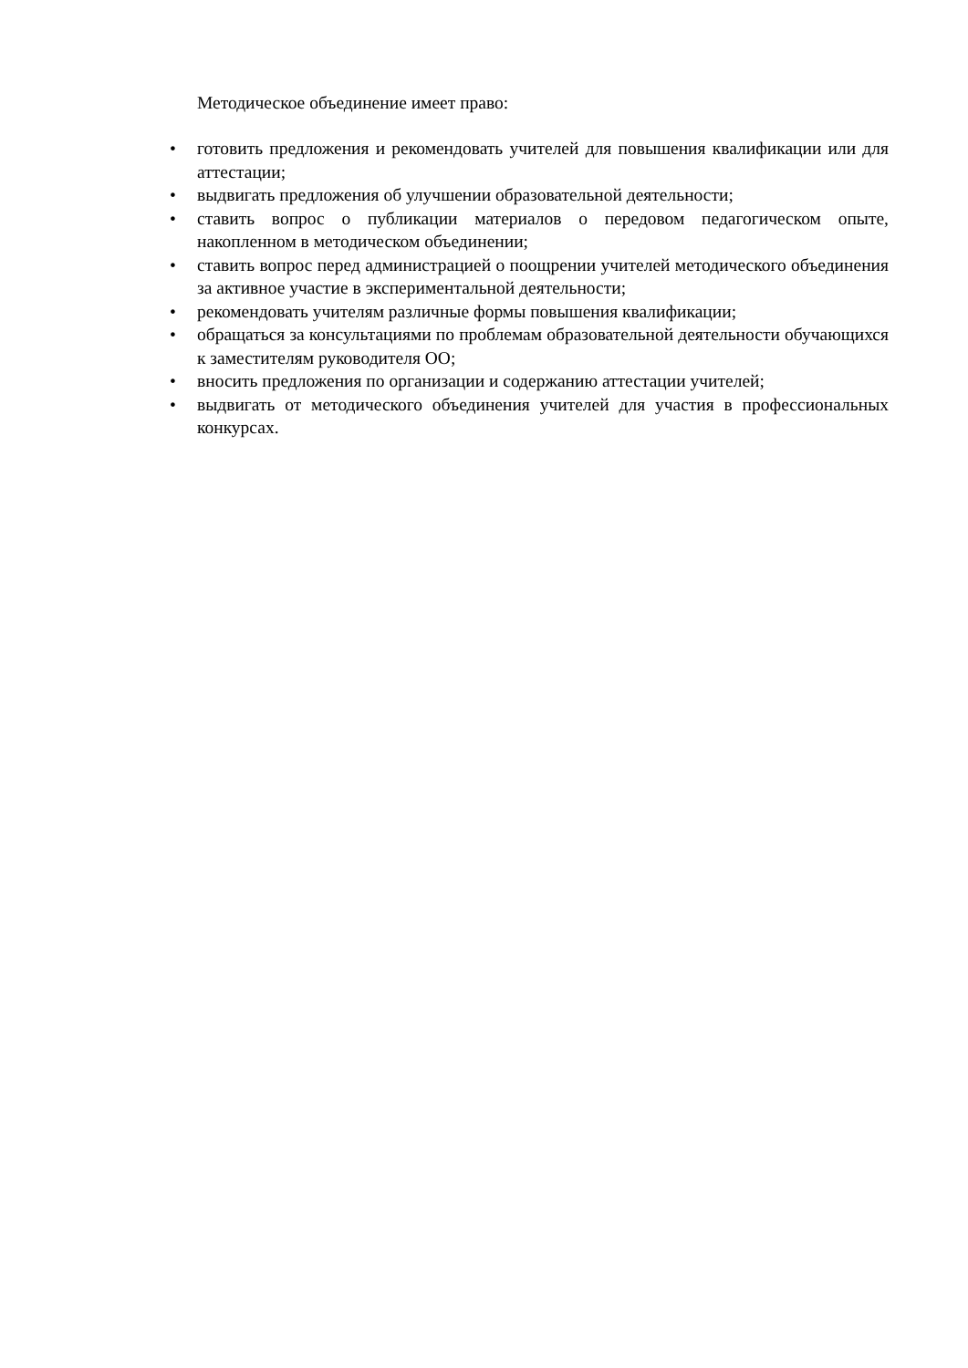Методическое объединение имеет право:
• готовить предложения и рекомендовать учителей для повышения квалификации или для аттестации;
• выдвигать предложения об улучшении образовательной деятельности;
• ставить вопрос о публикации материалов о передовом педагогическом опыте, накопленном в методическом объединении;
• ставить вопрос перед администрацией о поощрении учителей методического объединения за активное участие в экспериментальной деятельности;
• рекомендовать учителям различные формы повышения квалификации;
• обращаться за консультациями по проблемам образовательной деятельности обучающихся к заместителям руководителя ОО;
• вносить предложения по организации и содержанию аттестации учителей;
• выдвигать от методического объединения учителей для участия в профессиональных конкурсах.